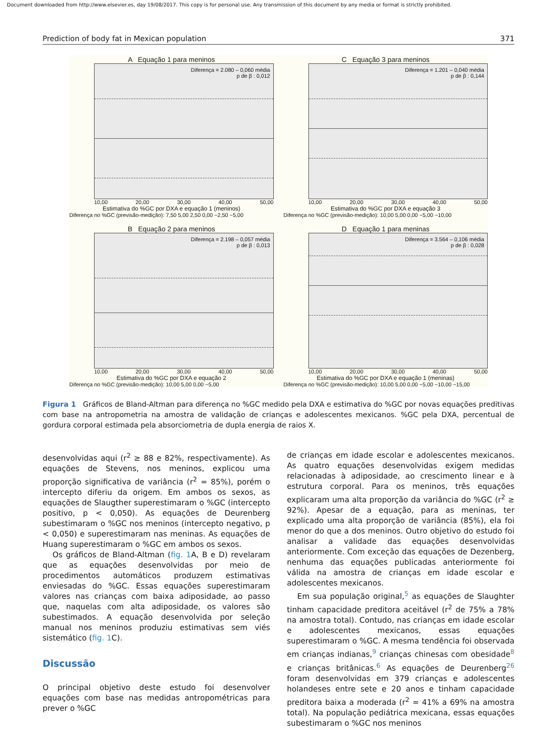Document downloaded from http://www.elsevier.es, day 19/08/2017. This copy is for personal use. Any transmission of this document by any media or format is strictly prohibited.
Prediction of body fat in Mexican population 371
A Equação 1 para meninos
Diferença = 2.080 – 0,060 média
p de β : 0,012
10,00 20,00 30,00 40,00 50,00
Estimativa do %GC por DXA e equação 1 (meninos)
Diferença no %GC (previsão-medição): 7,50 5,00 2,50 0,00 −2,50 −5,00
C Equação 3 para meninos
Diferença = 1.201 – 0,040 média
p de β : 0,144
10,00 20,00 30,00 40,00 50,00
Estimativa do %GC por DXA e equação 3
Diferença no %GC (previsão-medição): 10,00 5,00 0,00 −5,00 −10,00
B Equação 2 para meninos
Diferença = 2.198 – 0,057 média
p de β : 0,013
10,00 20,00 30,00 40,00 50,00
Estimativa do %GC por DXA e equação 2
Diferença no %GC (previsão-medição): 10,00 5,00 0,00 −5,00
D Equação 1 para meninas
Diferença = 3.564 – 0,106 média
p de β : 0,028
10,00 20,00 30,00 40,00 50,00
Estimativa do %GC por DXA e equação 1 (meninas)
Diferença no %GC (previsão-medição): 10,00 5,00 0,00 −5,00 −10,00 −15,00
Figura 1 Gráficos de Bland-Altman para diferença no %GC medido pela DXA e estimativa do %GC por novas equações preditivas com base na antropometria na amostra de validação de crianças e adolescentes mexicanos. %GC pela DXA, percentual de gordura corporal estimada pela absorciometria de dupla energia de raios X.
desenvolvidas aqui (r<sup>2</sup> ≥ 88 e 82%, respectivamente). As equações de Stevens, nos meninos, explicou uma proporção significativa de variância (r<sup>2</sup> = 85%), porém o intercepto diferiu da origem. Em ambos os sexos, as equações de Slaugther superestimaram o %GC (intercepto positivo, p < 0,050). As equações de Deurenberg subestimaram o %GC nos meninos (intercepto negativo, p < 0,050) e superestimaram nas meninas. As equações de Huang superestimaram o %GC em ambos os sexos.
Os gráficos de Bland-Altman (fig. 1 A, B e D) revelaram que as equações desenvolvidas por meio de procedimentos automáticos produzem estimativas enviesadas do %GC. Essas equações superestimaram valores nas crianças com baixa adiposidade, ao passo que, naquelas com alta adiposidade, os valores são subestimados. A equação desenvolvida por seleção manual nos meninos produziu estimativas sem viés sistemático (fig. 1 C).
Discussão
O principal objetivo deste estudo foi desenvolver equações com base nas medidas antropométricas para prever o %GC
de crianças em idade escolar e adolescentes mexicanos. As quatro equações desenvolvidas exigem medidas relacionadas à adiposidade, ao crescimento linear e à estrutura corporal. Para os meninos, três equações explicaram uma alta proporção da variância do %GC (r<sup>2</sup> ≥ 92%). Apesar de a equação, para as meninas, ter explicado uma alta proporção de variância (85%), ela foi menor do que a dos meninos. Outro objetivo do estudo foi analisar a validade das equações desenvolvidas anteriormente. Com exceção das equações de Dezenberg, nenhuma das equações publicadas anteriormente foi válida na amostra de crianças em idade escolar e adolescentes mexicanos.
Em sua população original,<sup>5</sup> as equações de Slaughter tinham capacidade preditora aceitável (r<sup>2</sup> de 75% a 78% na amostra total). Contudo, nas crianças em idade escolar e adolescentes mexicanos, essas equações superestimaram o %GC. A mesma tendência foi observada em crianças indianas,<sup>9</sup> crianças chinesas com obesidade<sup>8</sup> e crianças britânicas.<sup>6</sup> As equações de Deurenberg<sup>26</sup> foram desenvolvidas em 379 crianças e adolescentes holandeses entre sete e 20 anos e tinham capacidade preditora baixa a moderada (r<sup>2</sup> = 41% a 69% na amostra total). Na população pediátrica mexicana, essas equações subestimaram o %GC nos meninos